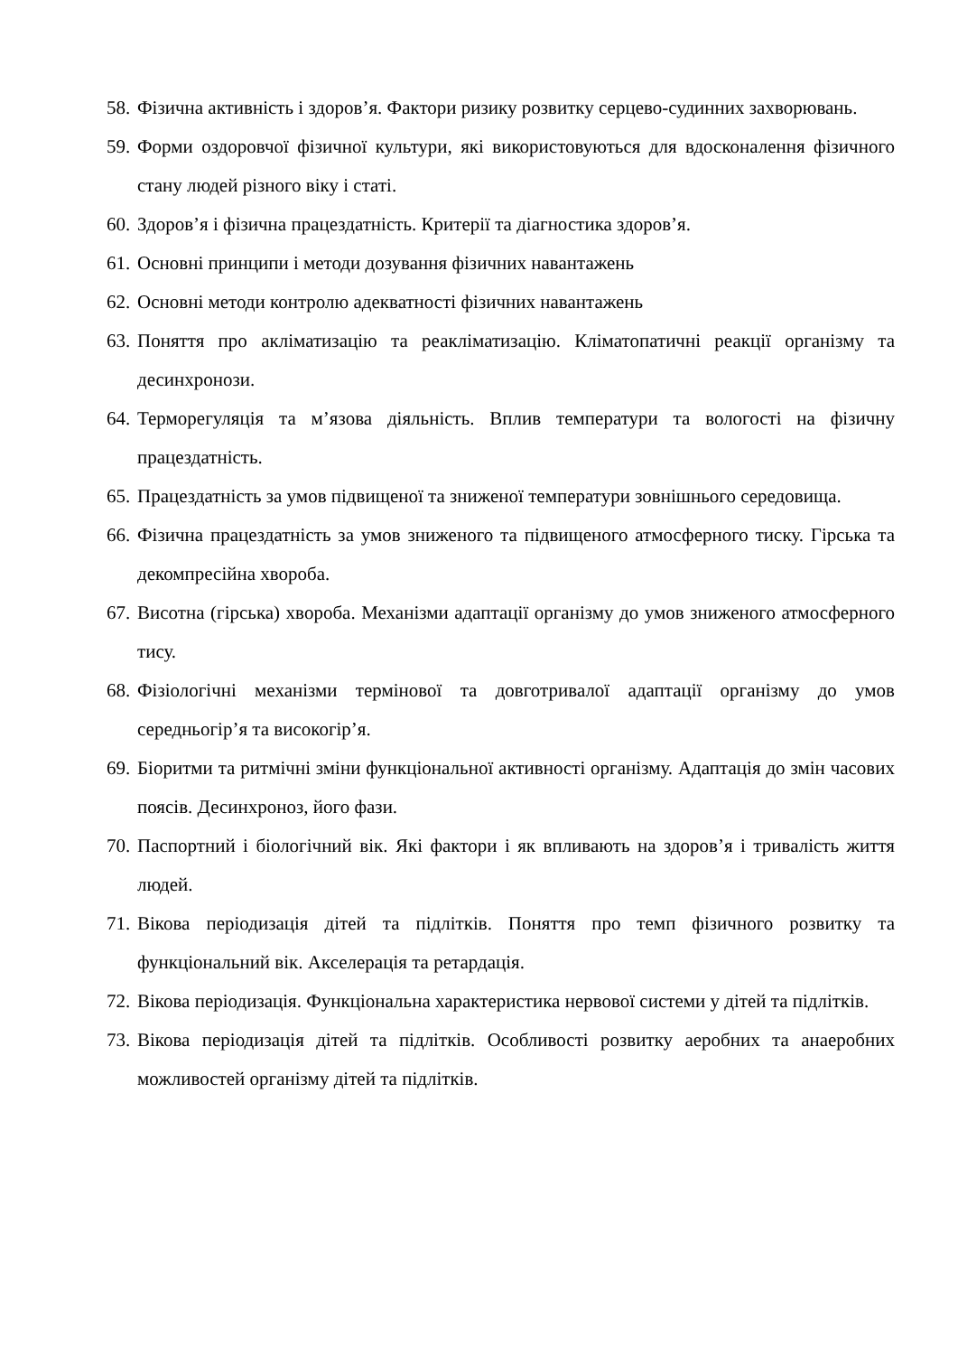58. Фізична активність і здоров’я. Фактори ризику розвитку серцево-судинних захворювань.
59. Форми оздоровчої фізичної культури, які використовуються для вдосконалення фізичного стану людей різного віку і статі.
60. Здоров’я і фізична працездатність. Критерії та діагностика здоров’я.
61. Основні принципи і методи дозування фізичних навантажень
62. Основні методи контролю адекватності фізичних навантажень
63. Поняття про акліматизацію та реакліматизацію. Кліматопатичні реакції організму та десинхронози.
64. Терморегуляція та м’язова діяльність. Вплив температури та вологості на фізичну працездатність.
65. Працездатність за умов підвищеної та зниженої температури зовнішнього середовища.
66. Фізична працездатність за умов зниженого та підвищеного атмосферного тиску. Гірська та декомпресійна хвороба.
67. Висотна (гірська) хвороба. Механізми адаптації організму до умов зниженого атмосферного тису.
68. Фізіологічні механізми термінової та довготривалої адаптації організму до умов середньогір’я та високогір’я.
69. Біоритми та ритмічні зміни функціональної активності організму. Адаптація до змін часових поясів. Десинхроноз, його фази.
70. Паспортний і біологічний вік. Які фактори і як впливають на здоров’я і тривалість життя людей.
71. Вікова періодизація дітей та підлітків. Поняття про темп фізичного розвитку та функціональний вік. Акселерація та ретардація.
72. Вікова періодизація. Функціональна характеристика нервової системи у дітей та підлітків.
73. Вікова періодизація дітей та підлітків. Особливості розвитку аеробних та анаеробних можливостей організму дітей та підлітків.